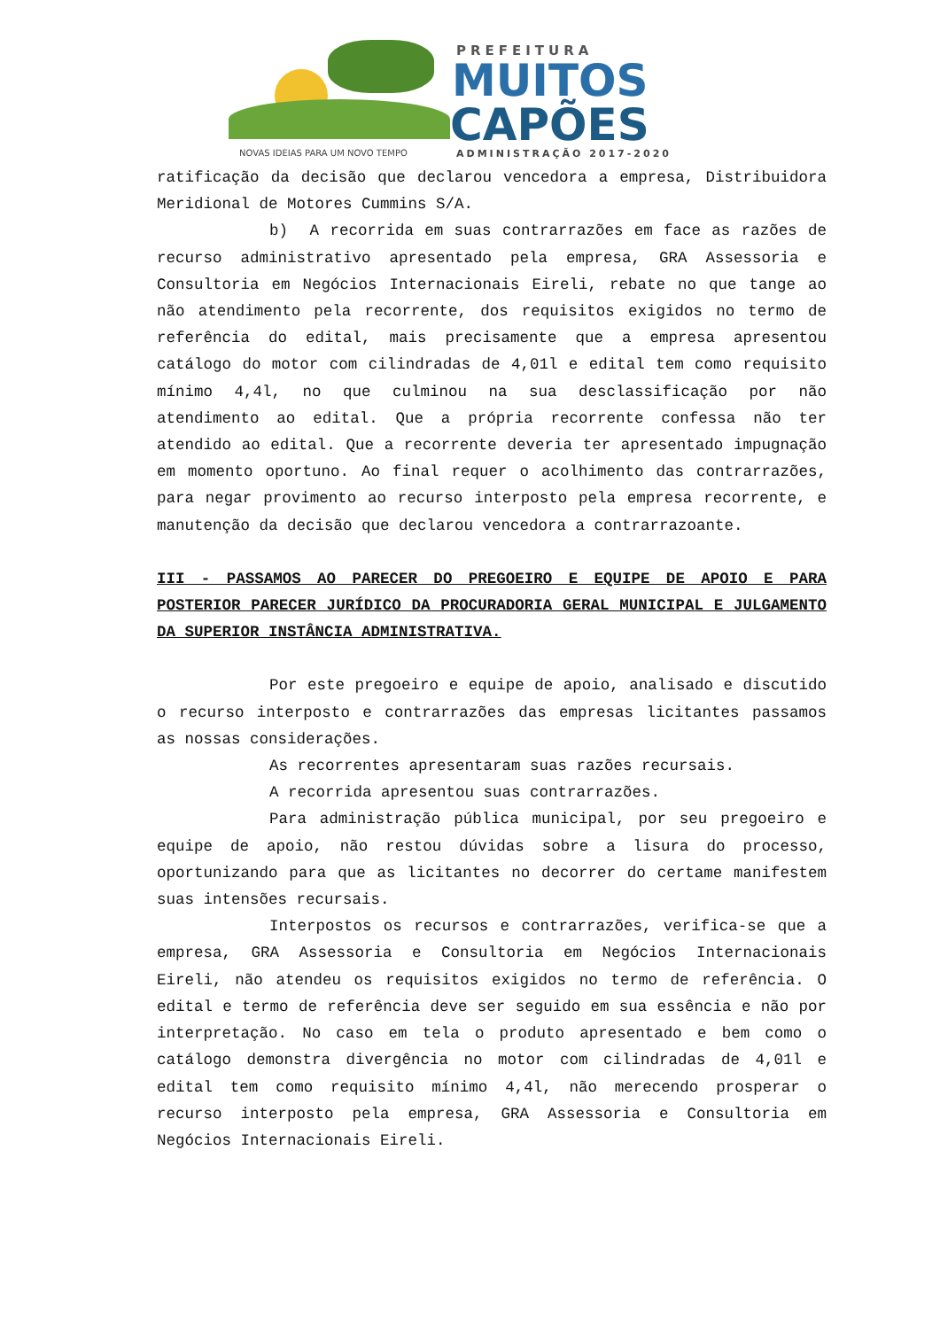PREFEITURA
MUITOS
CAPÕES
NOVAS IDEIAS PARA UM NOVO TEMPO
ADMINISTRAÇÃO 2017-2020
ratificação da decisão que declarou vencedora a empresa, Distribuidora Meridional de Motores Cummins S/A.
b) A recorrida em suas contrarrazões em face as razões de recurso administrativo apresentado pela empresa, GRA Assessoria e Consultoria em Negócios Internacionais Eireli, rebate no que tange ao não atendimento pela recorrente, dos requisitos exigidos no termo de referência do edital, mais precisamente que a empresa apresentou catálogo do motor com cilindradas de 4,01l e edital tem como requisito mínimo 4,4l, no que culminou na sua desclassificação por não atendimento ao edital. Que a própria recorrente confessa não ter atendido ao edital. Que a recorrente deveria ter apresentado impugnação em momento oportuno. Ao final requer o acolhimento das contrarrazões, para negar provimento ao recurso interposto pela empresa recorrente, e manutenção da decisão que declarou vencedora a contrarrazoante.
III - PASSAMOS AO PARECER DO PREGOEIRO E EQUIPE DE APOIO E PARA POSTERIOR PARECER JURÍDICO DA PROCURADORIA GERAL MUNICIPAL E JULGAMENTO DA SUPERIOR INSTÂNCIA ADMINISTRATIVA.
Por este pregoeiro e equipe de apoio, analisado e discutido o recurso interposto e contrarrazões das empresas licitantes passamos as nossas considerações.
As recorrentes apresentaram suas razões recursais.
A recorrida apresentou suas contrarrazões.
Para administração pública municipal, por seu pregoeiro e equipe de apoio, não restou dúvidas sobre a lisura do processo, oportunizando para que as licitantes no decorrer do certame manifestem suas intensões recursais.
Interpostos os recursos e contrarrazões, verifica-se que a empresa, GRA Assessoria e Consultoria em Negócios Internacionais Eireli, não atendeu os requisitos exigidos no termo de referência. O edital e termo de referência deve ser seguido em sua essência e não por interpretação. No caso em tela o produto apresentado e bem como o catálogo demonstra divergência no motor com cilindradas de 4,01l e edital tem como requisito mínimo 4,4l, não merecendo prosperar o recurso interposto pela empresa, GRA Assessoria e Consultoria em Negócios Internacionais Eireli.